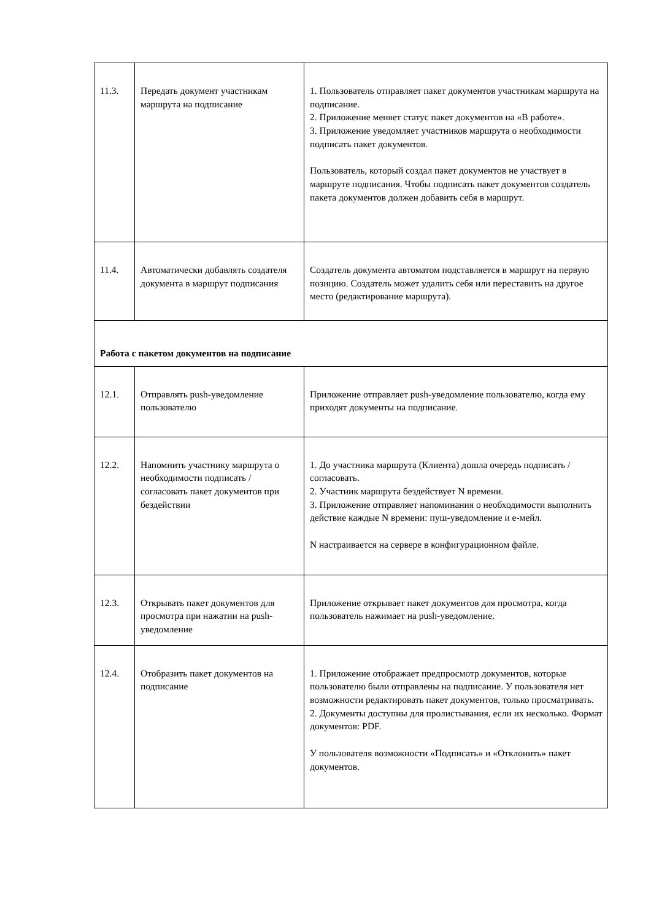| 11.3. | Передать документ участникам маршрута на подписание | 1. Пользователь отправляет пакет документов участникам маршрута на подписание. 2. Приложение меняет статус пакет документов на «В работе». 3. Приложение уведомляет участников маршрута о необходимости подписать пакет документов. Пользователь, который создал пакет документов не участвует в маршруте подписания. Чтобы подписать пакет документов создатель пакета документов должен добавить себя в маршрут. |
| 11.4. | Автоматически добавлять создателя документа в маршрут подписания | Создатель документа автоматом подставляется в маршрут на первую позицию. Создатель может удалить себя или переставить на другое место (редактирование маршрута). |
| Работа с пакетом документов на подписание | | |
| 12.1. | Отправлять push-уведомление пользователю | Приложение отправляет push-уведомление пользователю, когда ему приходят документы на подписание. |
| 12.2. | Напомнить участнику маршрута о необходимости подписать / согласовать пакет документов при бездействии | 1. До участника маршрута (Клиента) дошла очередь подписать / согласовать. 2. Участник маршрута бездействует N времени. 3. Приложение отправляет напоминания о необходимости выполнить действие каждые N времени: пуш-уведомление и е-мейл. N настраивается на сервере в конфигурационном файле. |
| 12.3. | Открывать пакет документов для просмотра при нажатии на push-уведомление | Приложение открывает пакет документов для просмотра, когда пользователь нажимает на push-уведомление. |
| 12.4. | Отобразить пакет документов на подписание | 1. Приложение отображает предпросмотр документов, которые пользователю были отправлены на подписание. У пользователя нет возможности редактировать пакет документов, только просматривать. 2. Документы доступны для пролистывания, если их несколько. Формат документов: PDF. У пользователя возможности «Подписать» и «Отклонить» пакет документов. |